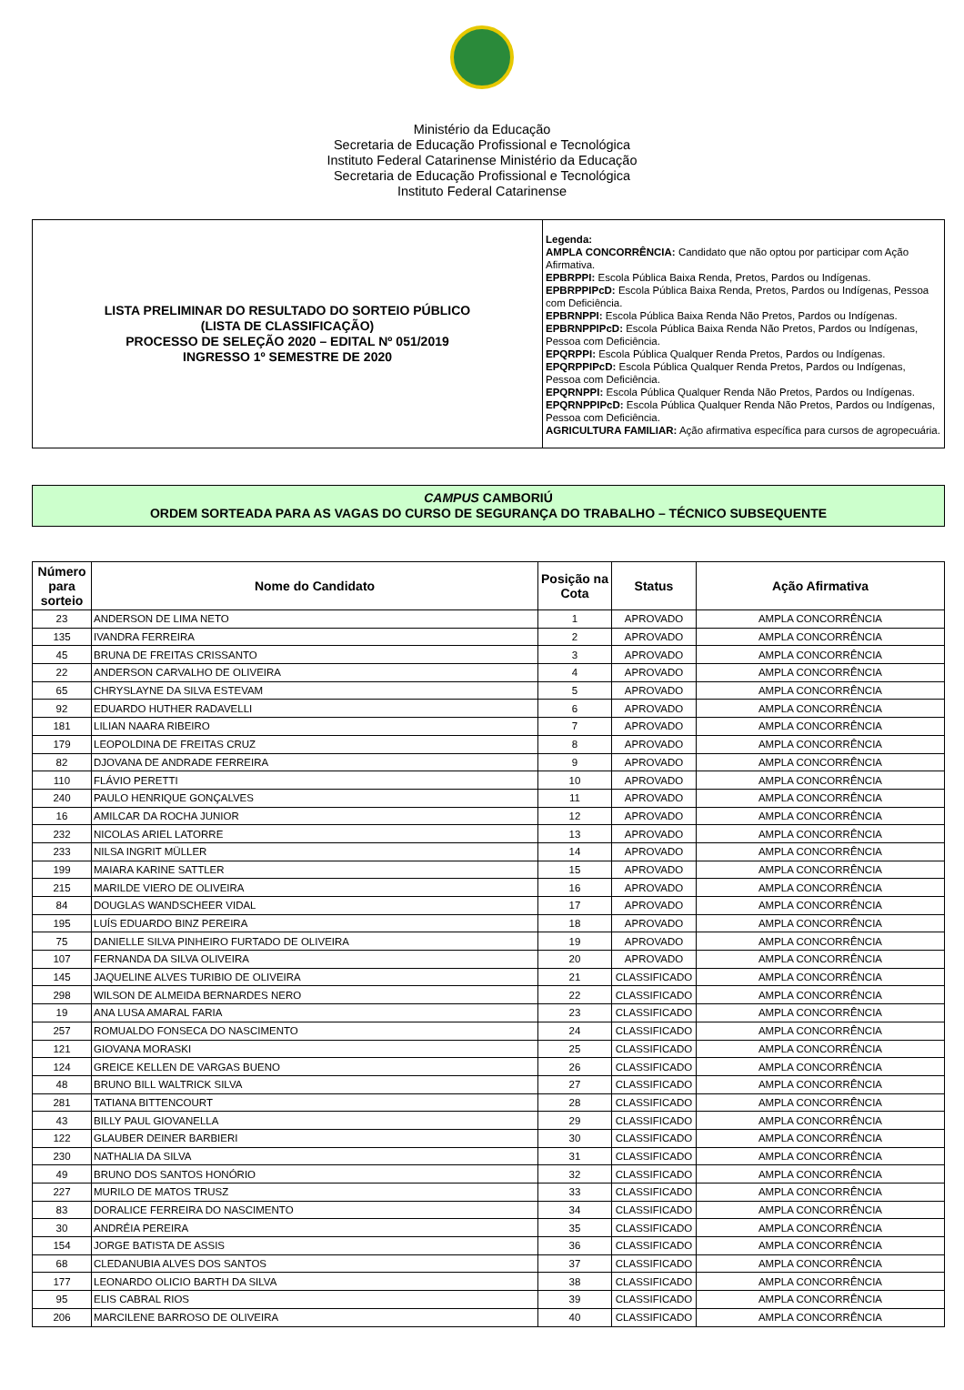Ministério da Educação
Secretaria de Educação Profissional e Tecnológica
Instituto Federal Catarinense Ministério da Educação
Secretaria de Educação Profissional e Tecnológica
Instituto Federal Catarinense
| LISTA PRELIMINAR DO RESULTADO DO SORTEIO PÚBLICO (LISTA DE CLASSIFICAÇÃO) PROCESSO DE SELEÇÃO 2020 – EDITAL Nº 051/2019 INGRESSO 1º SEMESTRE DE 2020 | Legenda: AMPLA CONCORRÊNCIA: Candidato que não optou por participar com Ação Afirmativa. EPBRPPI: Escola Pública Baixa Renda, Pretos, Pardos ou Indígenas. EPBRPPIPcD: Escola Pública Baixa Renda, Pretos, Pardos ou Indígenas, Pessoa com Deficiência. EPBRNPPI: Escola Pública Baixa Renda Não Pretos, Pardos ou Indígenas. EPBRNPPIPcD: Escola Pública Baixa Renda Não Pretos, Pardos ou Indígenas, Pessoa com Deficiência. EPQRPPI: Escola Pública Qualquer Renda Pretos, Pardos ou Indígenas. EPQRPPIPcD: Escola Pública Qualquer Renda Pretos, Pardos ou Indígenas, Pessoa com Deficiência. EPQRNPPI: Escola Pública Qualquer Renda Não Pretos, Pardos ou Indígenas. EPQRNPPIPcD: Escola Pública Qualquer Renda Não Pretos, Pardos ou Indígenas, Pessoa com Deficiência. AGRICULTURA FAMILIAR: Ação afirmativa específica para cursos de agropecuária. |
CAMPUS CAMBORIÚ
ORDEM SORTEADA PARA AS VAGAS DO CURSO DE SEGURANÇA DO TRABALHO – TÉCNICO SUBSEQUENTE
| Número para sorteio | Nome do Candidato | Posição na Cota | Status | Ação Afirmativa |
| --- | --- | --- | --- | --- |
| 23 | ANDERSON DE LIMA NETO | 1 | APROVADO | AMPLA CONCORRÊNCIA |
| 135 | IVANDRA FERREIRA | 2 | APROVADO | AMPLA CONCORRÊNCIA |
| 45 | BRUNA DE FREITAS CRISSANTO | 3 | APROVADO | AMPLA CONCORRÊNCIA |
| 22 | ANDERSON CARVALHO DE OLIVEIRA | 4 | APROVADO | AMPLA CONCORRÊNCIA |
| 65 | CHRYSLAYNE DA SILVA ESTEVAM | 5 | APROVADO | AMPLA CONCORRÊNCIA |
| 92 | EDUARDO HUTHER RADAVELLI | 6 | APROVADO | AMPLA CONCORRÊNCIA |
| 181 | LILIAN NAARA RIBEIRO | 7 | APROVADO | AMPLA CONCORRÊNCIA |
| 179 | LEOPOLDINA DE FREITAS CRUZ | 8 | APROVADO | AMPLA CONCORRÊNCIA |
| 82 | DJOVANA DE ANDRADE FERREIRA | 9 | APROVADO | AMPLA CONCORRÊNCIA |
| 110 | FLÁVIO PERETTI | 10 | APROVADO | AMPLA CONCORRÊNCIA |
| 240 | PAULO HENRIQUE GONÇALVES | 11 | APROVADO | AMPLA CONCORRÊNCIA |
| 16 | AMILCAR DA ROCHA JUNIOR | 12 | APROVADO | AMPLA CONCORRÊNCIA |
| 232 | NICOLAS ARIEL LATORRE | 13 | APROVADO | AMPLA CONCORRÊNCIA |
| 233 | NILSA INGRIT MÜLLER | 14 | APROVADO | AMPLA CONCORRÊNCIA |
| 199 | MAIARA KARINE SATTLER | 15 | APROVADO | AMPLA CONCORRÊNCIA |
| 215 | MARILDE VIERO DE OLIVEIRA | 16 | APROVADO | AMPLA CONCORRÊNCIA |
| 84 | DOUGLAS WANDSCHEER VIDAL | 17 | APROVADO | AMPLA CONCORRÊNCIA |
| 195 | LUÍS EDUARDO BINZ PEREIRA | 18 | APROVADO | AMPLA CONCORRÊNCIA |
| 75 | DANIELLE SILVA PINHEIRO FURTADO DE OLIVEIRA | 19 | APROVADO | AMPLA CONCORRÊNCIA |
| 107 | FERNANDA DA SILVA OLIVEIRA | 20 | APROVADO | AMPLA CONCORRÊNCIA |
| 145 | JAQUELINE ALVES TURIBIO DE OLIVEIRA | 21 | CLASSIFICADO | AMPLA CONCORRÊNCIA |
| 298 | WILSON DE ALMEIDA BERNARDES NERO | 22 | CLASSIFICADO | AMPLA CONCORRÊNCIA |
| 19 | ANA LUSA AMARAL FARIA | 23 | CLASSIFICADO | AMPLA CONCORRÊNCIA |
| 257 | ROMUALDO FONSECA DO NASCIMENTO | 24 | CLASSIFICADO | AMPLA CONCORRÊNCIA |
| 121 | GIOVANA MORASKI | 25 | CLASSIFICADO | AMPLA CONCORRÊNCIA |
| 124 | GREICE KELLEN DE VARGAS BUENO | 26 | CLASSIFICADO | AMPLA CONCORRÊNCIA |
| 48 | BRUNO BILL WALTRICK SILVA | 27 | CLASSIFICADO | AMPLA CONCORRÊNCIA |
| 281 | TATIANA BITTENCOURT | 28 | CLASSIFICADO | AMPLA CONCORRÊNCIA |
| 43 | BILLY PAUL GIOVANELLA | 29 | CLASSIFICADO | AMPLA CONCORRÊNCIA |
| 122 | GLAUBER DEINER BARBIERI | 30 | CLASSIFICADO | AMPLA CONCORRÊNCIA |
| 230 | NATHALIA DA SILVA | 31 | CLASSIFICADO | AMPLA CONCORRÊNCIA |
| 49 | BRUNO DOS SANTOS HONÓRIO | 32 | CLASSIFICADO | AMPLA CONCORRÊNCIA |
| 227 | MURILO DE MATOS TRUSZ | 33 | CLASSIFICADO | AMPLA CONCORRÊNCIA |
| 83 | DORALICE FERREIRA DO NASCIMENTO | 34 | CLASSIFICADO | AMPLA CONCORRÊNCIA |
| 30 | ANDRÉIA PEREIRA | 35 | CLASSIFICADO | AMPLA CONCORRÊNCIA |
| 154 | JORGE BATISTA DE ASSIS | 36 | CLASSIFICADO | AMPLA CONCORRÊNCIA |
| 68 | CLEDANUBIA ALVES DOS SANTOS | 37 | CLASSIFICADO | AMPLA CONCORRÊNCIA |
| 177 | LEONARDO OLICIO BARTH DA SILVA | 38 | CLASSIFICADO | AMPLA CONCORRÊNCIA |
| 95 | ELIS CABRAL RIOS | 39 | CLASSIFICADO | AMPLA CONCORRÊNCIA |
| 206 | MARCILENE BARROSO DE OLIVEIRA | 40 | CLASSIFICADO | AMPLA CONCORRÊNCIA |